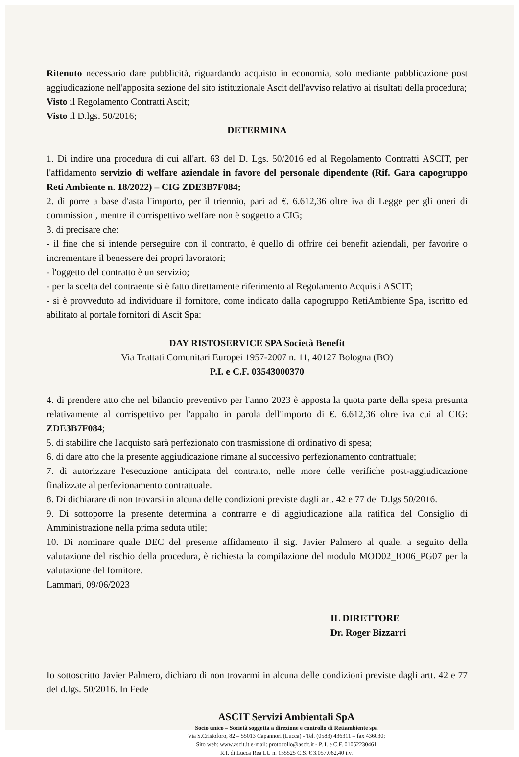Ritenuto necessario dare pubblicità, riguardando acquisto in economia, solo mediante pubblicazione post aggiudicazione nell'apposita sezione del sito istituzionale Ascit dell'avviso relativo ai risultati della procedura;
Visto il Regolamento Contratti Ascit;
Visto il D.lgs. 50/2016;
DETERMINA
1. Di indire una procedura di cui all'art. 63 del D. Lgs. 50/2016 ed al Regolamento Contratti ASCIT, per l'affidamento servizio di welfare aziendale in favore del personale dipendente (Rif. Gara capogruppo Reti Ambiente n. 18/2022) – CIG ZDE3B7F084;
2. di porre a base d'asta l'importo, per il triennio, pari ad €. 6.612,36 oltre iva di Legge per gli oneri di commissioni, mentre il corrispettivo welfare non è soggetto a CIG;
3. di precisare che:
- il fine che si intende perseguire con il contratto, è quello di offrire dei benefit aziendali, per favorire o incrementare il benessere dei propri lavoratori;
- l'oggetto del contratto è un servizio;
- per la scelta del contraente si è fatto direttamente riferimento al Regolamento Acquisti ASCIT;
- si è provveduto ad individuare il fornitore, come indicato dalla capogruppo RetiAmbiente Spa, iscritto ed abilitato al portale fornitori di Ascit Spa:
DAY RISTOSERVICE SPA Società Benefit
Via Trattati Comunitari Europei 1957-2007 n. 11, 40127 Bologna (BO)
P.I. e C.F. 03543000370
4. di prendere atto che nel bilancio preventivo per l'anno 2023 è apposta la quota parte della spesa presunta relativamente al corrispettivo per l'appalto in parola dell'importo di €. 6.612,36 oltre iva cui al CIG: ZDE3B7F084;
5. di stabilire che l'acquisto sarà perfezionato con trasmissione di ordinativo di spesa;
6. di dare atto che la presente aggiudicazione rimane al successivo perfezionamento contrattuale;
7. di autorizzare l'esecuzione anticipata del contratto, nelle more delle verifiche post-aggiudicazione finalizzate al perfezionamento contrattuale.
8. Di dichiarare di non trovarsi in alcuna delle condizioni previste dagli art. 42 e 77 del D.lgs 50/2016.
9. Di sottoporre la presente determina a contrarre e di aggiudicazione alla ratifica del Consiglio di Amministrazione nella prima seduta utile;
10. Di nominare quale DEC del presente affidamento il sig. Javier Palmero al quale, a seguito della valutazione del rischio della procedura, è richiesta la compilazione del modulo MOD02_IO06_PG07 per la valutazione del fornitore.
Lammari, 09/06/2023
IL DIRETTORE
Dr. Roger Bizzarri
Io sottoscritto Javier Palmero, dichiaro di non trovarmi in alcuna delle condizioni previste dagli artt. 42 e 77 del d.lgs. 50/2016. In Fede
ASCIT Servizi Ambientali SpA
Socio unico – Società soggetta a direzione e controllo di Retiambiente spa
Via S.Cristoforo, 82 – 55013 Capannori (Lucca) - Tel. (0583) 436311 – fax 436030;
Sito web: www.ascit.it e-mail: protocollo@ascit.it - P. I. e C.F. 01052230461
R.I. di Lucca Rea LU n. 155525 C.S. € 3.057.062,40 i.v.